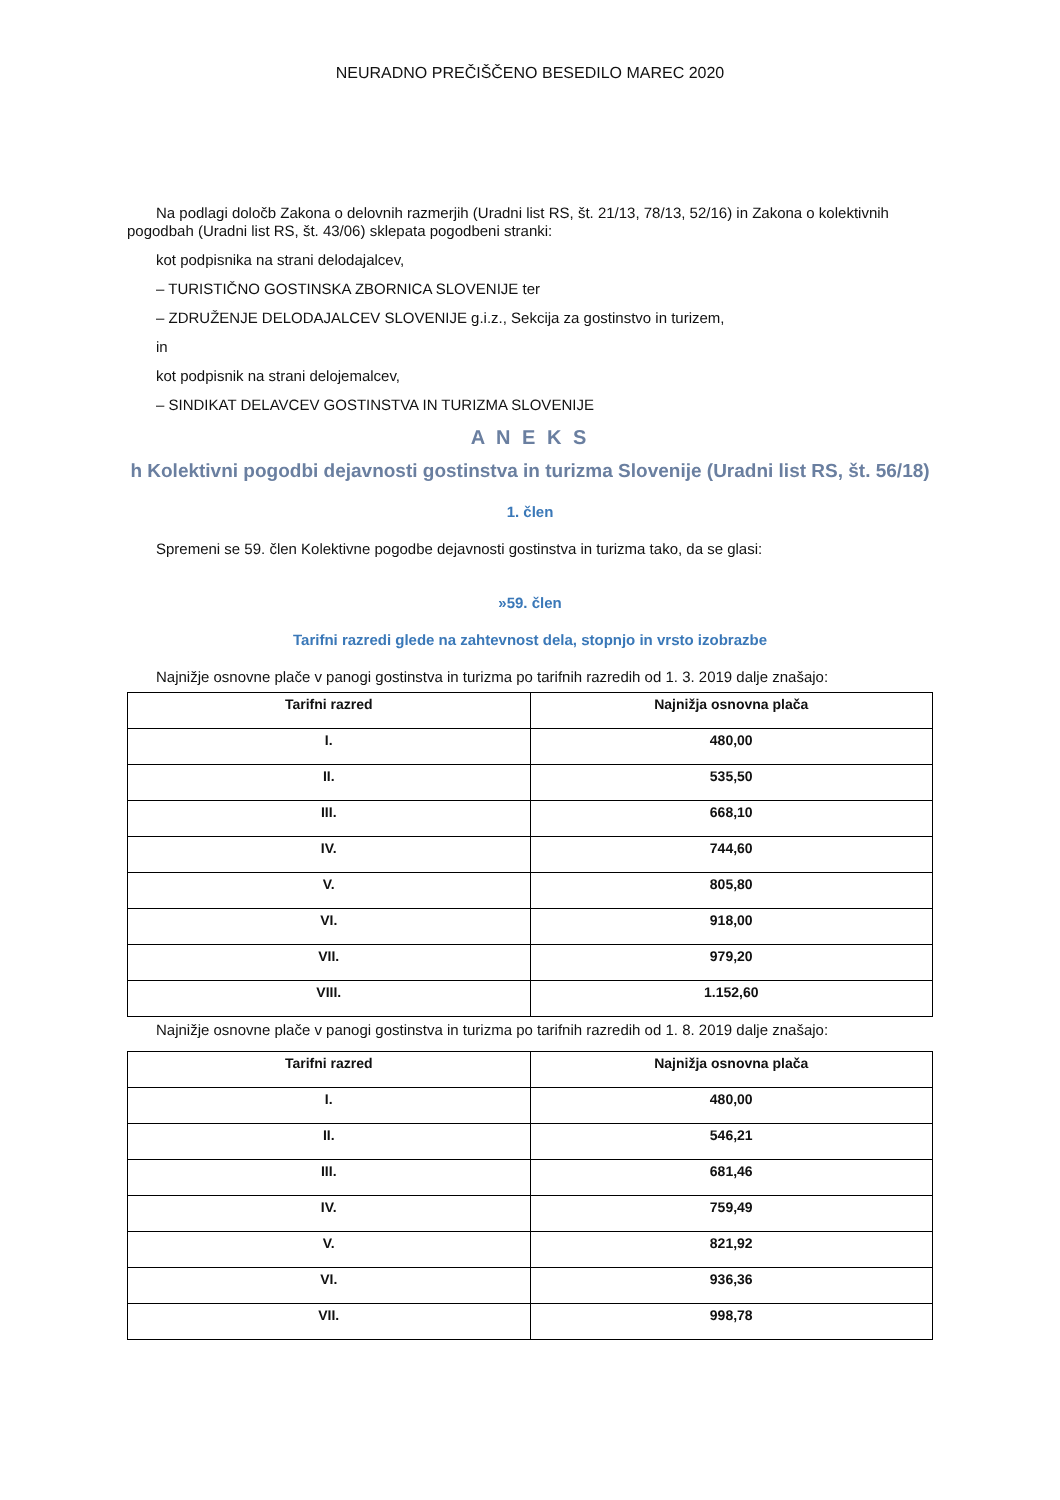NEURADNO PREČIŠČENO BESEDILO MAREC 2020
Na podlagi določb Zakona o delovnih razmerjih (Uradni list RS, št. 21/13, 78/13, 52/16) in Zakona o kolektivnih
pogodbah (Uradni list RS, št. 43/06) sklepata pogodbeni stranki:
kot podpisnika na strani delodajalcev,
– TURISTIČNO GOSTINSKA ZBORNICA SLOVENIJE ter
– ZDRUŽENJE DELODAJALCEV SLOVENIJE g.i.z., Sekcija za gostinstvo in turizem,
in
kot podpisnik na strani delojemalcev,
– SINDIKAT DELAVCEV GOSTINSTVA IN TURIZMA SLOVENIJE
A N E K S
h Kolektivni pogodbi dejavnosti gostinstva in turizma Slovenije (Uradni list RS, št. 56/18)
1. člen
Spremeni se 59. člen Kolektivne pogodbe dejavnosti gostinstva in turizma tako, da se glasi:
»59. člen
Tarifni razredi glede na zahtevnost dela, stopnjo in vrsto izobrazbe
Najnižje osnovne plače v panogi gostinstva in turizma po tarifnih razredih od 1. 3. 2019 dalje znašajo:
| Tarifni razred | Najnižja osnovna plača |
| --- | --- |
| I. | 480,00 |
| II. | 535,50 |
| III. | 668,10 |
| IV. | 744,60 |
| V. | 805,80 |
| VI. | 918,00 |
| VII. | 979,20 |
| VIII. | 1.152,60 |
Najnižje osnovne plače v panogi gostinstva in turizma po tarifnih razredih od 1. 8. 2019 dalje znašajo:
| Tarifni razred | Najnižja osnovna plača |
| --- | --- |
| I. | 480,00 |
| II. | 546,21 |
| III. | 681,46 |
| IV. | 759,49 |
| V. | 821,92 |
| VI. | 936,36 |
| VII. | 998,78 |